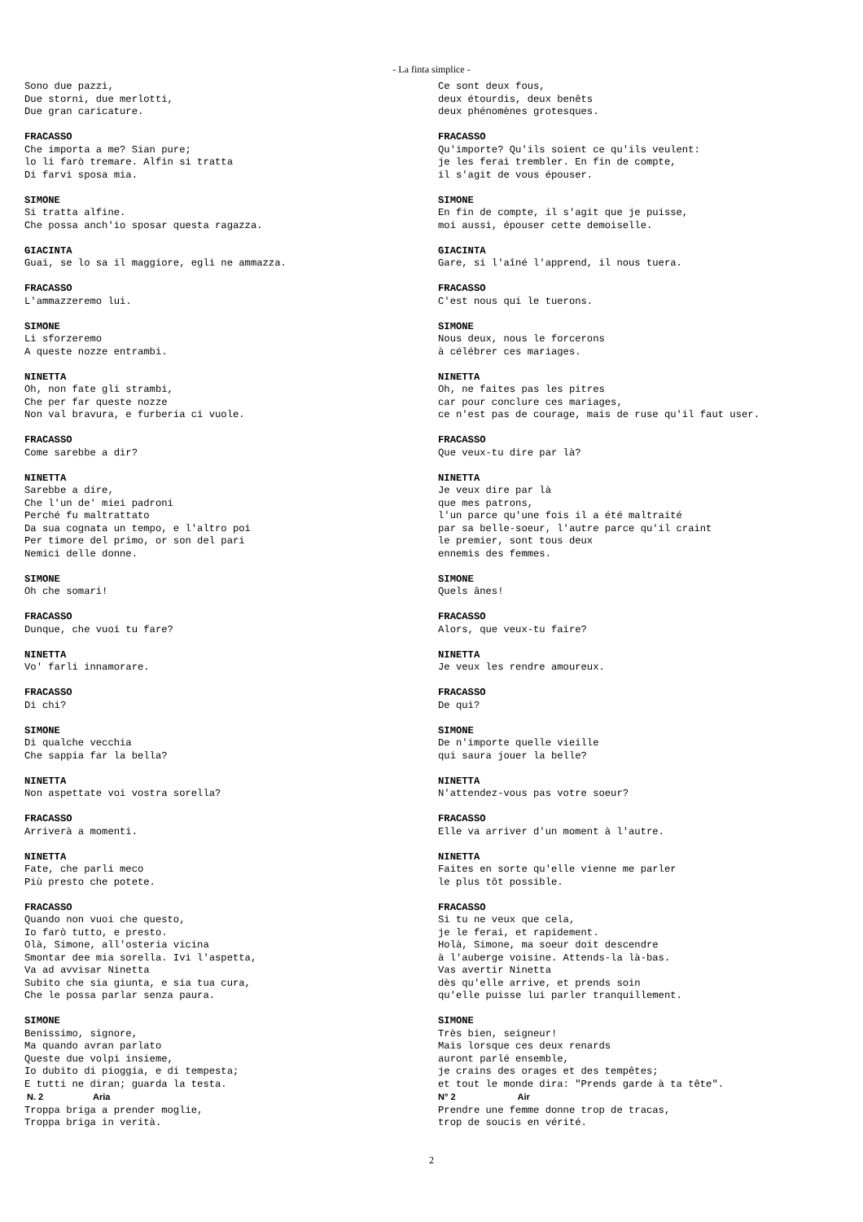- La finta simplice -
Sono due pazzi, Due storni, due merlotti, Due gran caricature. FRACASSO Che importa a me? Sian pure; lo li farò tremare. Alfin si tratta Di farvi sposa mia. SIMONE Si tratta alfine. Che possa anch'io sposar questa ragazza. GIACINTA Guai, se lo sa il maggiore, egli ne ammazza. FRACASSO L'ammazzeremo lui. SIMONE Li sforzeremo A queste nozze entrambi. NINETTA Oh, non fate gli strambi, Che per far queste nozze Non val bravura, e furberia ci vuole. FRACASSO Come sarebbe a dir? NINETTA Sarebbe a dire, Che l'un de' miei padroni Perché fu maltrattato Da sua cognata un tempo, e l'altro poi Per timore del primo, or son del pari Nemici delle donne. SIMONE Oh che somari! FRACASSO Dunque, che vuoi tu fare? NINETTA Vo' farli innamorare. FRACASSO Di chi? SIMONE Di qualche vecchia Che sappia far la bella? NINETTA Non aspettate voi vostra sorella? FRACASSO Arriverà a momenti. NINETTA Fate, che parli meco Più presto che potete. FRACASSO Quando non vuoi che questo, Io farò tutto, e presto. Olà, Simone, all'osteria vicina Smontar dee mia sorella. Ivi l'aspetta, Va ad avvisar Ninetta Subito che sia giunta, e sia tua cura, Che le possa parlar senza paura. SIMONE Benissimo, signore, Ma quando avran parlato Queste due volpi insieme, Io dubito di pioggia, e di tempesta; E tutti ne diran; guarda la testa. N. 2 Aria Troppa briga a prender moglie, Troppa briga in verità.
Ce sont deux fous, deux étourdis, deux benêts deux phénomènes grotesques. FRACASSO Qu'importe? Qu'ils soient ce qu'ils veulent: je les ferai trembler. En fin de compte, il s'agit de vous épouser. SIMONE En fin de compte, il s'agit que je puisse, moi aussi, épouser cette demoiselle. GIACINTA Gare, si l'aîné l'apprend, il nous tuera. FRACASSO C'est nous qui le tuerons. SIMONE Nous deux, nous le forcerons à célébrer ces mariages. NINETTA Oh, ne faites pas les pitres car pour conclure ces mariages, ce n'est pas de courage, mais de ruse qu'il faut user. FRACASSO Que veux-tu dire par là? NINETTA Je veux dire par là que mes patrons, l'un parce qu'une fois il a été maltraité par sa belle-soeur, l'autre parce qu'il craint le premier, sont tous deux ennemis des femmes. SIMONE Quels ânes! FRACASSO Alors, que veux-tu faire? NINETTA Je veux les rendre amoureux. FRACASSO De qui? SIMONE De n'importe quelle vieille qui saura jouer la belle? NINETTA N'attendez-vous pas votre soeur? FRACASSO Elle va arriver d'un moment à l'autre. NINETTA Faites en sorte qu'elle vienne me parler le plus tôt possible. FRACASSO Si tu ne veux que cela, je le ferai, et rapidement. Holà, Simone, ma soeur doit descendre à l'auberge voisine. Attends-la là-bas. Vas avertir Ninetta dès qu'elle arrive, et prends soin qu'elle puisse lui parler tranquillement. SIMONE Très bien, seigneur! Mais lorsque ces deux renards auront parlé ensemble, je crains des orages et des tempêtes; et tout le monde dira: "Prends garde à ta tête". N° 2 Air Prendre une femme donne trop de tracas, trop de soucis en vérité.
2